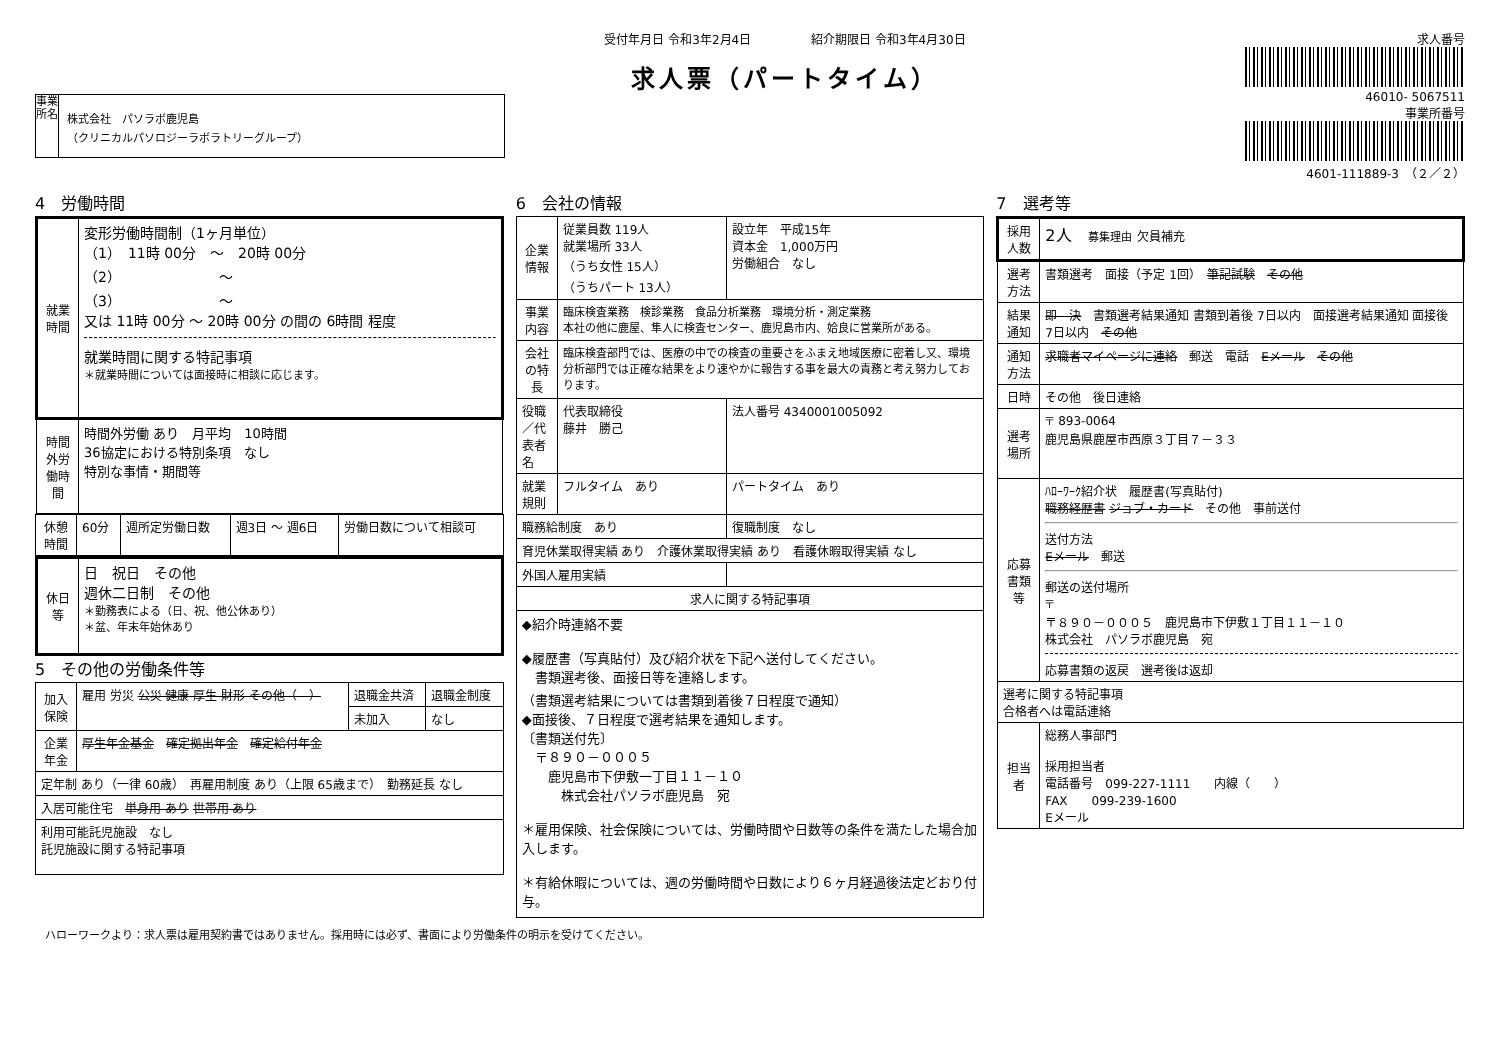事業所名
株式会社　パソラボ鹿児島
（クリニカルパソロジーラボラトリーグループ）
受付年月日 令和3年2月4日　　　　　紹介期限日 令和3年4月30日
求人票（パートタイム）
求人番号
46010- 5067511
事業所番号
4601-111889-3　（２／２）
4　労働時間
| 就業時間 | 変形労働時間制（1ヶ月単位） （1） 11時 00分 ～ 20時 00分 （2） ～ （3） ～ 又は 11時 00分 ～ 20時 00分 の間の 6時間 程度 就業時間に関する特記事項 ＊就業時間については面接時に相談に応じます。 |
| 時間外労働時間 | 時間外労働 あり 月平均 10時間 36協定における特別条項 なし 特別な事情・期間等 |
| 休憩時間 | 60分 | 週所定労働日数 | 週3日 ～ 週6日 | 労働日数について相談可 |
| 休日等 | 日 祝日 その他 週休二日制 その他 ＊勤務表による（日、祝、他公休あり） ＊盆、年末年始休あり |
5　その他の労働条件等
| 加入保険 | 雇用 労災 公災 健康 厚生 財形 その他（ ） | 退職金共済 | 退職金制度 |
| | | 未加入 | なし |
| 企業年金 | 厚生年金基金 確定拠出年金 確定給付年金 | | |
| 定年制 あり（一律 60歳） 再雇用制度 あり（上限 65歳まで） 勤務延長 なし | | | |
| 入居可能住宅 単身用 あり 世帯用 あり | | | |
| 利用可能託児施設 なし 託児施設に関する特記事項 | | | |
6　会社の情報
| 企業情報 | 従業員数 119人 就業場所 33人 （うち女性 15人） （うちパート 13人） | 設立年 平成15年 資本金 1,000万円 労働組合 なし |
| 事業内容 | 臨床検査業務 検診業務 食品分析業務 環境分析・測定業務 本社の他に鹿屋、隼人に検査センター、鹿児島市内、姶良に営業所がある。 | |
| 会社の特長 | 臨床検査部門では、医療の中での検査の重要さをふまえ地域医療に密着し又、環境分析部門では正確な結果をより速やかに報告する事を最大の責務と考え努力しております。 | |
| 役職／代表者名 | 代表取締役 藤井 勝己 | 法人番号 4340001005092 |
| 就業規則 | フルタイム あり | パートタイム あり |
| 職務給制度 あり | | 復職制度 なし |
| 育児休業取得実績 あり 介護休業取得実績 あり 看護休暇取得実績 なし | | |
| 外国人雇用実績 | | |
| 求人に関する特記事項 | | |
| ◆紹介時連絡不要 ◆履歴書（写真貼付）及び紹介状を下記へ送付してください。 書類選考後、面接日等を連絡します。 （書類選考結果については書類到着後７日程度で通知） ◆面接後、７日程度で選考結果を通知します。 〔書類送付先〕 〒８９０－０００５ 鹿児島市下伊敷一丁目１１－１０ 株式会社パソラボ鹿児島 宛 ＊雇用保険、社会保険については、労働時間や日数等の条件を満たした場合加入します。 ＊有給休暇については、週の労働時間や日数により６ヶ月経過後法定どおり付与。 | | |
7　選考等
| 採用人数 | 2人 募集理由 欠員補充 |
| 選考方法 | 書類選考 面接（予定 1回） 筆記試験 その他 |
| 結果通知 | 即 決 書類選考結果通知 書類到着後 7日以内 面接選考結果通知 面接後 7日以内 その他 |
| 通知方法 | 求職者マイページに連絡 郵送 電話 Eメール その他 |
| 日時 | その他 後日連絡 |
| 選考場所 | 〒 893-0064 鹿児島県鹿屋市西原３丁目７－３３ |
| 応募書類等 | ﾊﾛｰﾜｰｸ紹介状 履歴書(写真貼付) 職務経歴書 ジョブ・カード その他 事前送付 送付方法 Eメール 郵送 郵送の送付場所 〒 〒８９０－０００５ 鹿児島市下伊敷１丁目１１－１０ 株式会社 パソラボ鹿児島 宛 応募書類の返戻 選考後は返却 |
| 選考に関する特記事項 合格者へは電話連絡 | |
| 担当者 | 総務人事部門 採用担当者 電話番号 099-227-1111 内線（ ） FAX 099-239-1600 Eメール |
ハローワークより：求人票は雇用契約書ではありません。採用時には必ず、書面により労働条件の明示を受けてください。